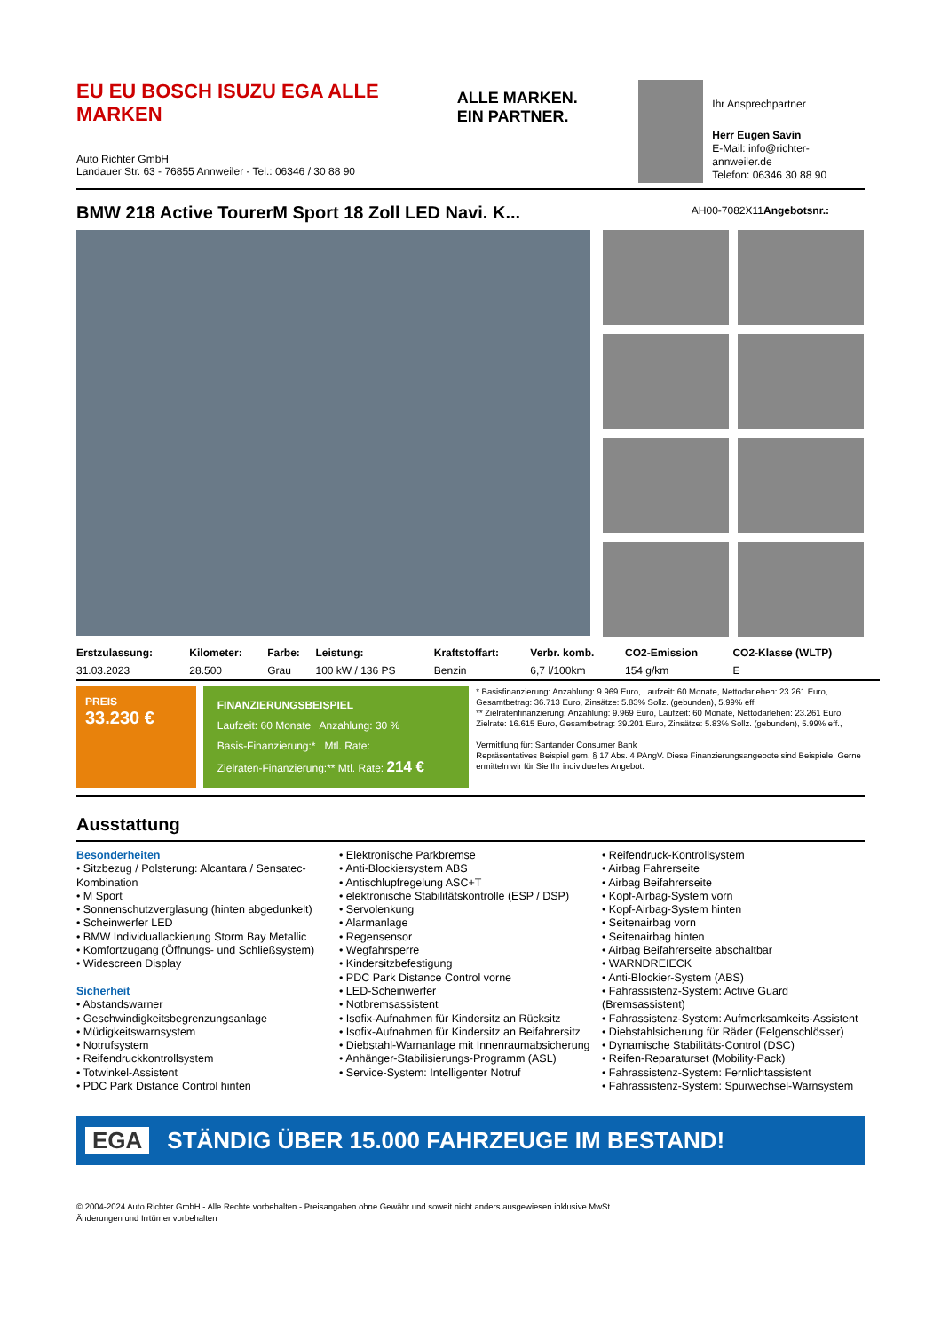EU EU BOSCH ISUZU EGA ALLE MARKEN
Auto Richter GmbH
Landauer Str. 63 - 76855 Annweiler - Tel.: 06346 / 30 88 90
ALLE MARKEN.
EIN PARTNER.
Ihr Ansprechpartner
Herr Eugen Savin
E-Mail: info@richter-annweiler.de
Telefon: 06346 30 88 90
BMW 218 Active TourerM Sport 18 Zoll LED Navi. K...
AH00-7082X11Angebotsnr.:
| Erstzulassung: | Kilometer: | Farbe: | Leistung: | Kraftstoffart: | Verbr. komb. | CO2-Emission | CO2-Klasse (WLTP) |
| --- | --- | --- | --- | --- | --- | --- | --- |
| 31.03.2023 | 28.500 | Grau | 100 kW / 136 PS | Benzin | 6,7 l/100km | 154 g/km | E |
PREIS
33.230 €
FINANZIERUNGSBEISPIEL
Laufzeit: 60 Monate Anzahlung: 30 %
Basis-Finanzierung:* Mtl. Rate:
Zielraten-Finanzierung:** Mtl. Rate: 214 €
* Basisfinanzierung: Anzahlung: 9.969 Euro, Laufzeit: 60 Monate, Nettodarlehen: 23.261 Euro, Gesamtbetrag: 36.713 Euro, Zinsätze: 5.83% Sollz. (gebunden), 5.99% eff.
** Zielratenfinanzierung: Anzahlung: 9.969 Euro, Laufzeit: 60 Monate, Nettodarlehen: 23.261 Euro, Zielrate: 16.615 Euro, Gesamtbetrag: 39.201 Euro, Zinsätze: 5.83% Sollz. (gebunden), 5.99% eff.,
Vermittlung für: Santander Consumer Bank
Repräsentatives Beispiel gem. § 17 Abs. 4 PAngV. Diese Finanzierungsangebote sind Beispiele. Gerne ermitteln wir für Sie Ihr individuelles Angebot.
Ausstattung
Besonderheiten
• Sitzbezug / Polsterung: Alcantara / Sensatec-Kombination
• M Sport
• Sonnenschutzverglasung (hinten abgedunkelt)
• Scheinwerfer LED
• BMW Individuallackierung Storm Bay Metallic
• Komfortzugang (Öffnungs- und Schließsystem)
• Widescreen Display
Sicherheit
• Abstandswarner
• Geschwindigkeitsbegrenzungsanlage
• Müdigkeitswarnsystem
• Notrufsystem
• Reifendruckkontrollsystem
• Totwinkel-Assistent
• PDC Park Distance Control hinten
• Elektronische Parkbremse
• Anti-Blockiersystem ABS
• Antischlupfregelung ASC+T
• elektronische Stabilitätskontrolle (ESP / DSP)
• Servolenkung
• Alarmanlage
• Regensensor
• Wegfahrsperre
• Kindersitzbefestigung
• PDC Park Distance Control vorne
• LED-Scheinwerfer
• Notbremsassistent
• Isofix-Aufnahmen für Kindersitz an Rücksitz
• Isofix-Aufnahmen für Kindersitz an Beifahrersitz
• Diebstahl-Warnanlage mit Innenraumabsicherung
• Anhänger-Stabilisierungs-Programm (ASL)
• Service-System: Intelligenter Notruf
• Reifendruck-Kontrollsystem
• Airbag Fahrerseite
• Airbag Beifahrerseite
• Kopf-Airbag-System vorn
• Kopf-Airbag-System hinten
• Seitenairbag vorn
• Seitenairbag hinten
• Airbag Beifahrerseite abschaltbar
• WARNDREIECK
• Anti-Blockier-System (ABS)
• Fahrassistenz-System: Active Guard (Bremsassistent)
• Fahrassistenz-System: Aufmerksamkeits-Assistent
• Diebstahlsicherung für Räder (Felgenschlösser)
• Dynamische Stabilitäts-Control (DSC)
• Reifen-Reparaturset (Mobility-Pack)
• Fahrassistenz-System: Fernlichtassistent
• Fahrassistenz-System: Spurwechsel-Warnsystem
EGA STÄNDIG ÜBER 15.000 FAHRZEUGE IM BESTAND!
© 2004-2024 Auto Richter GmbH - Alle Rechte vorbehalten - Preisangaben ohne Gewähr und soweit nicht anders ausgewiesen inklusive MwSt.
Änderungen und Irrtümer vorbehalten